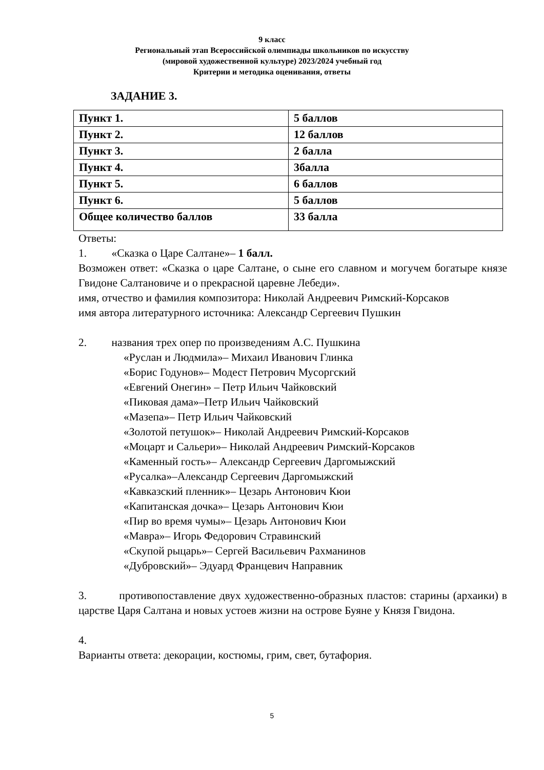9 класс
Региональный этап Всероссийской олимпиады школьников по искусству
(мировой художественной культуре) 2023/2024 учебный год
Критерии и методика оценивания, ответы
ЗАДАНИЕ 3.
| Пункт 1. | 5 баллов |
| Пункт 2. | 12 баллов |
| Пункт 3. | 2 балла |
| Пункт 4. | 3балла |
| Пункт 5. | 6 баллов |
| Пункт 6. | 5 баллов |
| Общее количество баллов | 33 балла |
Ответы:
1. «Сказка о Царе Салтане»– 1 балл.
Возможен ответ: «Сказка о царе Салтане, о сыне его славном и могучем богатыре князе Гвидоне Салтановиче и о прекрасной царевне Лебеди».
имя, отчество и фамилия композитора: Николай Андреевич Римский-Корсаков
имя автора литературного источника: Александр Сергеевич Пушкин
2. названия трех опер по произведениям А.С. Пушкина
«Руслан и Людмила»– Михаил Иванович Глинка
«Борис Годунов»– Модест Петрович Мусоргский
«Евгений Онегин» – Петр Ильич Чайковский
«Пиковая дама»–Петр Ильич Чайковский
«Мазепа»– Петр Ильич Чайковский
«Золотой петушок»– Николай Андреевич Римский-Корсаков
«Моцарт и Сальери»– Николай Андреевич Римский-Корсаков
«Каменный гость»– Александр Сергеевич Даргомыжский
«Русалка»–Александр Сергеевич Даргомыжский
«Кавказский пленник»– Цезарь Антонович Кюи
«Капитанская дочка»– Цезарь Антонович Кюи
«Пир во время чумы»– Цезарь Антонович Кюи
«Мавра»– Игорь Федорович Стравинский
«Скупой рыцарь»– Сергей Васильевич Рахманинов
«Дубровский»– Эдуард Францевич Направник
3. противопоставление двух художественно-образных пластов: старины (архаики) в царстве Царя Салтана и новых устоев жизни на острове Буяне у Князя Гвидона.
4.
Варианты ответа: декорации, костюмы, грим, свет, бутафория.
5